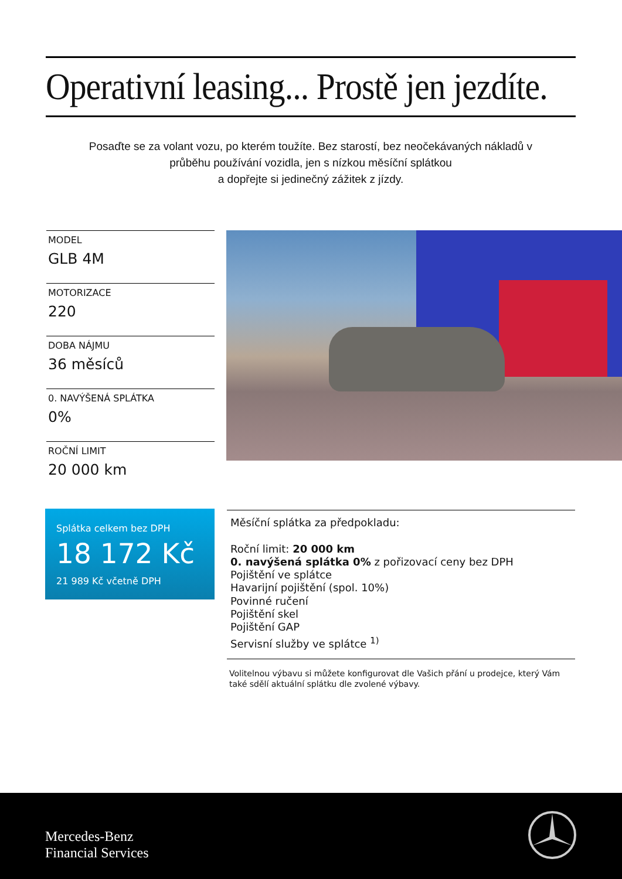Operativní leasing... Prostě jen jezdíte.
Posaďte se za volant vozu, po kterém toužíte. Bez starostí, bez neočekávaných nákladů v průběhu používání vozidla, jen s nízkou měsíční splátkou
a dopřejte si jedinečný zážitek z jízdy.
MODEL
GLB 4M
MOTORIZACE
220
DOBA NÁJMU
36 měsíců
0. NAVÝŠENÁ SPLÁTKA
0%
ROČNÍ LIMIT
20 000 km
Splátka celkem bez DPH
18 172 Kč
21 989 Kč včetně DPH
Měsíční splátka za předpokladu:
Roční limit: 20 000 km
0. navýšená splátka 0% z pořizovací ceny bez DPH
Pojištění ve splátce
Havarijní pojištění (spol. 10%)
Povinné ručení
Pojištění skel
Pojištění GAP
Servisní služby ve splátce <sup>1)</sup>
Volitelnou výbavu si můžete konfigurovat dle Vašich přání u prodejce, který Vám také sdělí aktuální splátku dle zvolené výbavy.
Mercedes-Benz
Financial Services